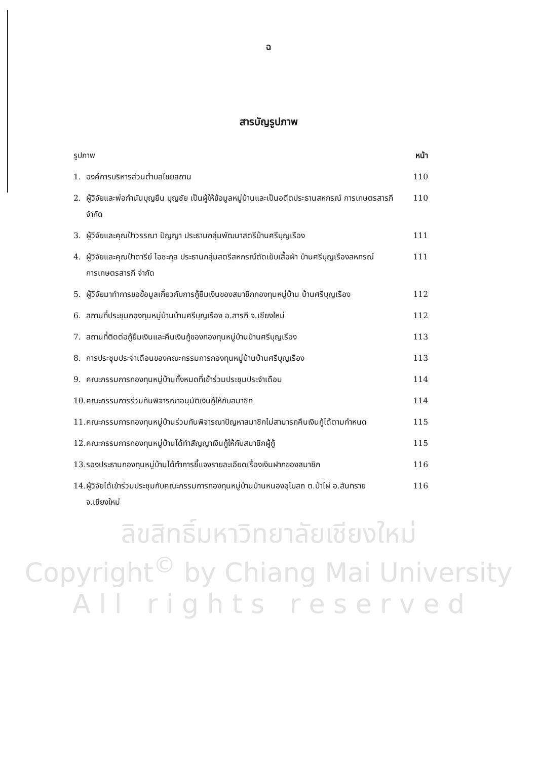ฉ
สารบัญรูปภาพ
| รูปภาพ | | หน้า |
| 1. | องค์การบริหารส่วนตำบลไชยสถาน | 110 |
| 2. | ผู้วิจัยและพ่อกำนันบุญยืน บุญชัย เป็นผู้ให้ข้อมูลหมู่บ้านและเป็นอดีตประธานสหกรณ์ การเกษตรสารภี จำกัด | 110 |
| 3. | ผู้วิจัยและคุณป้าวรรณา ปัญญา ประธานกลุ่มพัฒนาสตรีบ้านศรีบุญเรือง | 111 |
| 4. | ผู้วิจัยและคุณป้าดารีย์ โอชะกุล ประธานกลุ่มสตรีสหกรณ์ตัดเย็บเสื้อผ้า บ้านศรีบุญเรืองสหกรณ์การเกษตรสารภี จำกัด | 111 |
| 5. | ผู้วิจัยมาทำการขอข้อมูลเกี่ยวกับการกู้ยืมเงินของสมาชิกกองทุนหมู่บ้าน บ้านศรีบุญเรือง | 112 |
| 6. | สถานที่ประชุมกองทุนหมู่บ้านบ้านศรีบุญเรือง อ.สารภี จ.เชียงใหม่ | 112 |
| 7. | สถานที่ติดต่อกู้ยืมเงินและคืนเงินกู้ของกองทุนหมู่บ้านบ้านศรีบุญเรือง | 113 |
| 8. | การประชุมประจำเดือนของคณะกรรมการกองทุนหมู่บ้านบ้านศรีบุญเรือง | 113 |
| 9. | คณะกรรมการกองทุนหมู่บ้านทั้งหมดที่เข้าร่วมประชุมประจำเดือน | 114 |
| 10. | คณะกรรมการร่วมกันพิจารณาอนุมัติเงินกู้ให้กับสมาชิก | 114 |
| 11. | คณะกรรมการกองทุนหมู่บ้านร่วมกันพิจารณาปัญหาสมาชิกไม่สามารถคืนเงินกู้ได้ตามกำหนด | 115 |
| 12. | คณะกรรมการกองทุนหมู่บ้านได้ทำสัญญาเงินกู้ให้กับสมาชิกผู้กู้ | 115 |
| 13. | รองประธานกองทุนหมู่บ้านได้ทำการชี้แจงรายละเอียดเรื่องเงินฝากของสมาชิก | 116 |
| 14. | ผู้วิจัยได้เข้าร่วมประชุมกับคณะกรรมการกองทุนหมู่บ้านบ้านหนองอุโบสถ ต.ป่าไผ่ อ.สันทราย จ.เชียงใหม่ | 116 |
ลิขสิทธิ์มหาวิทยาลัยเชียงใหม่
Copyright<sup>©</sup> by Chiang Mai University
A l l r i g h t s r e s e r v e d